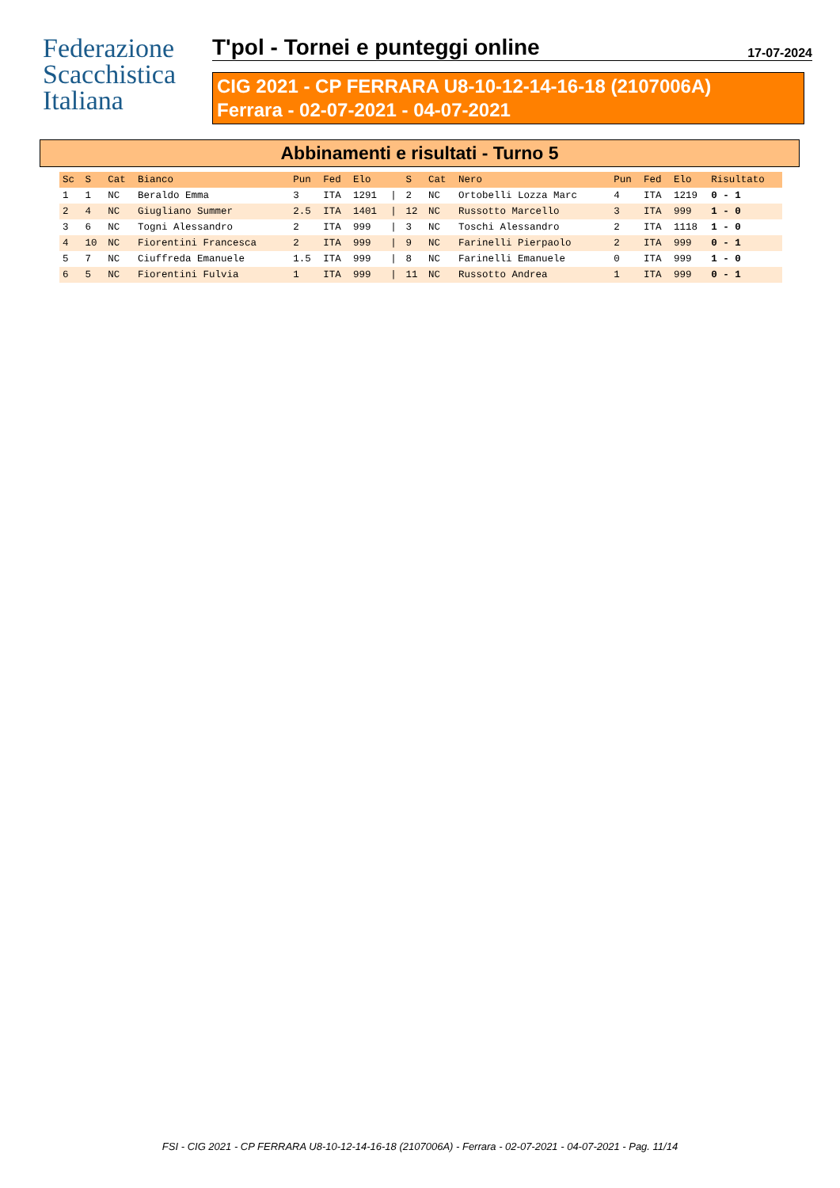Federazione
Scacchistica
Italiana
T'pol - Tornei e punteggi online 17-07-2024
CIG 2021 - CP FERRARA U8-10-12-14-16-18 (2107006A)
Ferrara - 02-07-2021 - 04-07-2021
Abbinamenti e risultati - Turno 5
| Sc | S | Cat | Bianco | Pun | Fed | Elo | | S | Cat | Nero | Pun | Fed | Elo | Risultato |
| --- | --- | --- | --- | --- | --- | --- | --- | --- | --- | --- | --- | --- | --- | --- |
| 1 | 1 | NC | Beraldo Emma | 3 | ITA | 1291 | / | 2 | NC | Ortobelli Lozza Marc | 4 | ITA | 1219 | 0 - 1 |
| 2 | 4 | NC | Giugliano Summer | 2.5 | ITA | 1401 | / | 12 | NC | Russotto Marcello | 3 | ITA | 999 | 1 - 0 |
| 3 | 6 | NC | Togni Alessandro | 2 | ITA | 999 | / | 3 | NC | Toschi Alessandro | 2 | ITA | 1118 | 1 - 0 |
| 4 | 10 | NC | Fiorentini Francesca | 2 | ITA | 999 | / | 9 | NC | Farinelli Pierpaolo | 2 | ITA | 999 | 0 - 1 |
| 5 | 7 | NC | Ciuffreda Emanuele | 1.5 | ITA | 999 | / | 8 | NC | Farinelli Emanuele | 0 | ITA | 999 | 1 - 0 |
| 6 | 5 | NC | Fiorentini Fulvia | 1 | ITA | 999 | / | 11 | NC | Russotto Andrea | 1 | ITA | 999 | 0 - 1 |
FSI - CIG 2021 - CP FERRARA U8-10-12-14-16-18 (2107006A) - Ferrara - 02-07-2021 - 04-07-2021 - Pag. 11/14